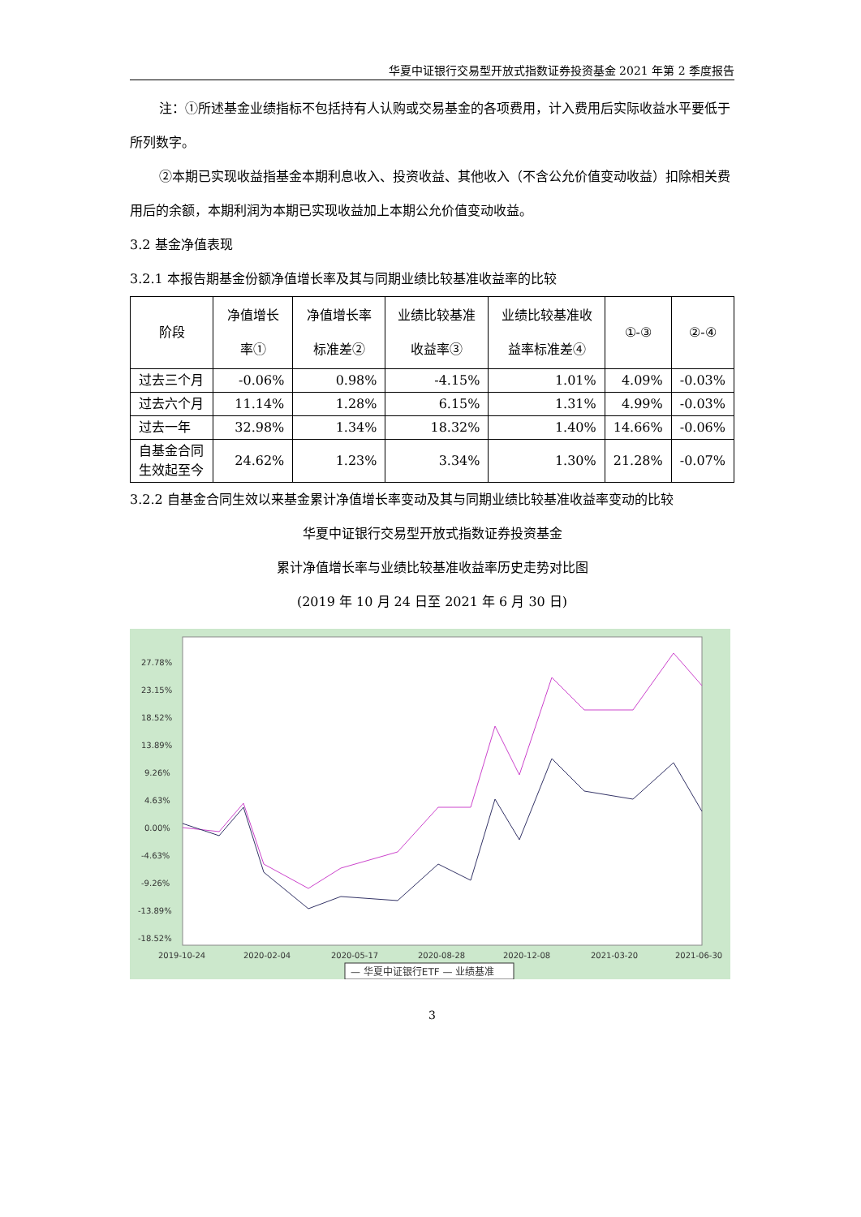华夏中证银行交易型开放式指数证券投资基金 2021 年第 2 季度报告
注：①所述基金业绩指标不包括持有人认购或交易基金的各项费用，计入费用后实际收益水平要低于所列数字。
②本期已实现收益指基金本期利息收入、投资收益、其他收入（不含公允价值变动收益）扣除相关费用后的余额，本期利润为本期已实现收益加上本期公允价值变动收益。
3.2 基金净值表现
3.2.1 本报告期基金份额净值增长率及其与同期业绩比较基准收益率的比较
| 阶段 | 净值增长率① | 净值增长率标准差② | 业绩比较基准收益率③ | 业绩比较基准收益率标准差④ | ①-③ | ②-④ |
| --- | --- | --- | --- | --- | --- | --- |
| 过去三个月 | -0.06% | 0.98% | -4.15% | 1.01% | 4.09% | -0.03% |
| 过去六个月 | 11.14% | 1.28% | 6.15% | 1.31% | 4.99% | -0.03% |
| 过去一年 | 32.98% | 1.34% | 18.32% | 1.40% | 14.66% | -0.06% |
| 自基金合同生效起至今 | 24.62% | 1.23% | 3.34% | 1.30% | 21.28% | -0.07% |
3.2.2 自基金合同生效以来基金累计净值增长率变动及其与同期业绩比较基准收益率变动的比较
华夏中证银行交易型开放式指数证券投资基金
累计净值增长率与业绩比较基准收益率历史走势对比图
(2019 年 10 月 24 日至 2021 年 6 月 30 日)
27.78%
23.15%
18.52%
13.89%
9.26%
4.63%
0.00%
-4.63%
-9.26%
-13.89%
-18.52%
2019-10-24
2020-02-04
2020-05-17
2020-08-28
2020-12-08
2021-03-20
2021-06-30
— 华夏中证银行ETF — 业绩基准
3